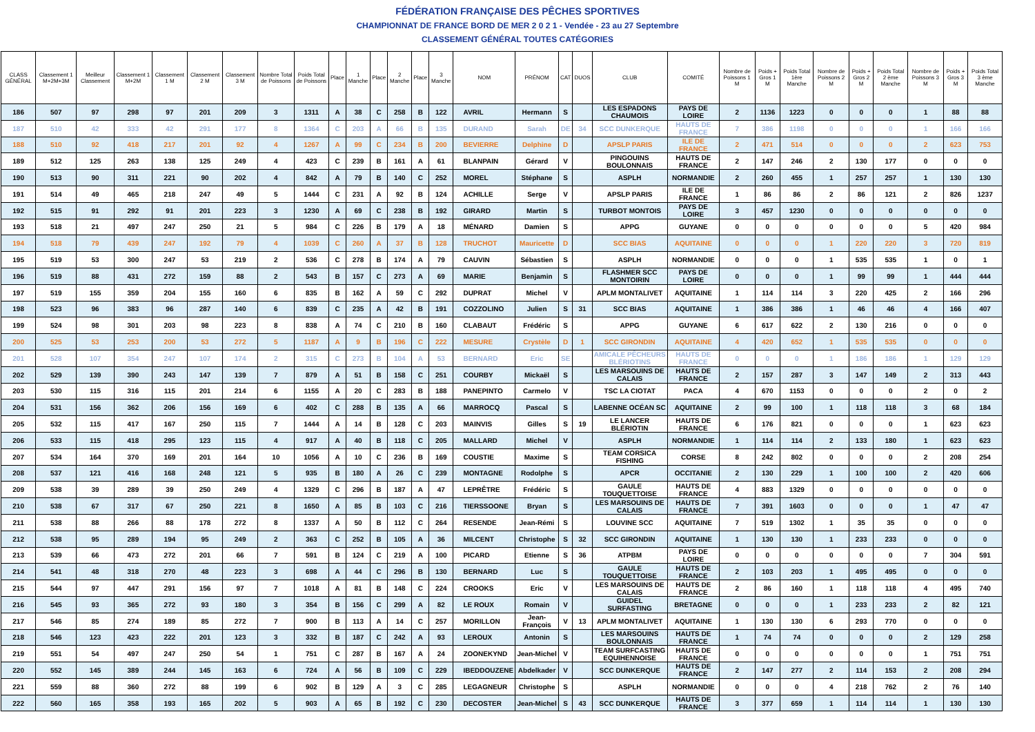FÉDÉRATION FRANÇAISE DES PÊCHES SPORTIVES
CHAMPIONNAT DE FRANCE BORD DE MER 2 0 2 1 - Vendée - 23 au 27 Septembre
CLASSEMENT GÉNÉRAL TOUTES CATÉGORIES
| CLASS GÉNÉRAL | Classement 1 M+2M+3M | Meilleur Classement | Classement 1 M+2M | Classement 1 M | Classement 2 M | Classement 3 M | Nombre Total de Poissons | Poids Total de Poissons | Place | 1 Manche | Place | 2 Manche | Place | 3 Manche | NOM | PRÉNOM | CAT | DUOS | CLUB | COMITÉ | Nombre de Poissons 1 M | Poids + Gros 1 M | Poids Total 1ère Manche | Nombre de Poissons 2 M | Poids + Gros 2 M | Poids Total 2 ème Manche | Nombre de Poissons 3 M | Poids + Gros 3 M | Poids Total 3 ème Manche |
| --- | --- | --- | --- | --- | --- | --- | --- | --- | --- | --- | --- | --- | --- | --- | --- | --- | --- | --- | --- | --- | --- | --- | --- | --- | --- | --- | --- | --- | --- |
| 186 | 507 | 97 | 298 | 97 | 201 | 209 | 3 | 1311 | A | 38 | C | 258 | B | 122 | AVRIL | Hermann | S | | LES ESPADONS CHAUMOIS | PAYS DE LOIRE | 2 | 1136 | 1223 | 0 | 0 | 0 | 1 | 88 | 88 |
| 187 | 510 | 42 | 333 | 42 | 291 | 177 | 8 | 1364 | C | 203 | A | 66 | B | 135 | DURAND | Sarah | DE | 34 | SCC DUNKERQUE | HAUTS DE FRANCE | 7 | 386 | 1198 | 0 | 0 | 0 | 1 | 166 | 166 |
| 188 | 510 | 92 | 418 | 217 | 201 | 92 | 4 | 1267 | A | 99 | C | 234 | B | 200 | BEVIERRE | Delphine | D | | APSLP PARIS | ILE DE FRANCE | 2 | 471 | 514 | 0 | 0 | 0 | 2 | 623 | 753 |
| 189 | 512 | 125 | 263 | 138 | 125 | 249 | 4 | 423 | C | 239 | B | 161 | A | 61 | BLANPAIN | Gérard | V | | PINGOUINS BOULONNAIS | HAUTS DE FRANCE | 2 | 147 | 246 | 2 | 130 | 177 | 0 | 0 | 0 |
| 190 | 513 | 90 | 311 | 221 | 90 | 202 | 4 | 842 | A | 79 | B | 140 | C | 252 | MOREL | Stéphane | S | | ASPLH | NORMANDIE | 2 | 260 | 455 | 1 | 257 | 257 | 1 | 130 | 130 |
| 191 | 514 | 49 | 465 | 218 | 247 | 49 | 5 | 1444 | C | 231 | A | 92 | B | 124 | ACHILLE | Serge | V | | APSLP PARIS | ILE DE FRANCE | 1 | 86 | 86 | 2 | 86 | 121 | 2 | 826 | 1237 |
| 192 | 515 | 91 | 292 | 91 | 201 | 223 | 3 | 1230 | A | 69 | C | 238 | B | 192 | GIRARD | Martin | S | | TURBOT MONTOIS | PAYS DE LOIRE | 3 | 457 | 1230 | 0 | 0 | 0 | 0 | 0 | 0 |
| 193 | 518 | 21 | 497 | 247 | 250 | 21 | 5 | 984 | C | 226 | B | 179 | A | 18 | MÉNARD | Damien | S | | APPG | GUYANE | 0 | 0 | 0 | 0 | 0 | 0 | 5 | 420 | 984 |
| 194 | 518 | 79 | 439 | 247 | 192 | 79 | 4 | 1039 | C | 260 | A | 37 | B | 128 | TRUCHOT | Mauricette | D | | SCC BIAS | AQUITAINE | 0 | 0 | 0 | 1 | 220 | 220 | 3 | 720 | 819 |
| 195 | 519 | 53 | 300 | 247 | 53 | 219 | 2 | 536 | C | 278 | B | 174 | A | 79 | CAUVIN | Sébastien | S | | ASPLH | NORMANDIE | 0 | 0 | 0 | 1 | 535 | 535 | 1 | 0 | 1 |
| 196 | 519 | 88 | 431 | 272 | 159 | 88 | 2 | 543 | B | 157 | C | 273 | A | 69 | MARIE | Benjamin | S | | FLASHMER SCC MONTOIRIN | PAYS DE LOIRE | 0 | 0 | 0 | 1 | 99 | 99 | 1 | 444 | 444 |
| 197 | 519 | 155 | 359 | 204 | 155 | 160 | 6 | 835 | B | 162 | A | 59 | C | 292 | DUPRAT | Michel | V | | APLM MONTALIVET | AQUITAINE | 1 | 114 | 114 | 3 | 220 | 425 | 2 | 166 | 296 |
| 198 | 523 | 96 | 383 | 96 | 287 | 140 | 6 | 839 | C | 235 | A | 42 | B | 191 | COZZOLINO | Julien | S | 31 | SCC BIAS | AQUITAINE | 1 | 386 | 386 | 1 | 46 | 46 | 4 | 166 | 407 |
| 199 | 524 | 98 | 301 | 203 | 98 | 223 | 8 | 838 | A | 74 | C | 210 | B | 160 | CLABAUT | Frédéric | S | | APPG | GUYANE | 6 | 617 | 622 | 2 | 130 | 216 | 0 | 0 | 0 |
| 200 | 525 | 53 | 253 | 200 | 53 | 272 | 5 | 1187 | A | 9 | B | 196 | C | 222 | MESURE | Crystèle | D | 1 | SCC GIRONDIN | AQUITAINE | 4 | 420 | 652 | 1 | 535 | 535 | 0 | 0 | 0 |
| 201 | 528 | 107 | 354 | 247 | 107 | 174 | 2 | 315 | C | 273 | B | 104 | A | 53 | BERNARD | Eric | SE | | AMICALE PÊCHEURS BLÉRIOTINS | HAUTS DE FRANCE | 0 | 0 | 0 | 1 | 186 | 186 | 1 | 129 | 129 |
| 202 | 529 | 139 | 390 | 243 | 147 | 139 | 7 | 879 | A | 51 | B | 158 | C | 251 | COURBY | Mickaël | S | | LES MARSOUINS DE CALAIS | HAUTS DE FRANCE | 2 | 157 | 287 | 3 | 147 | 149 | 2 | 313 | 443 |
| 203 | 530 | 115 | 316 | 115 | 201 | 214 | 6 | 1155 | A | 20 | C | 283 | B | 188 | PANEPINTO | Carmelo | V | | TSC LA CIOTAT | PACA | 4 | 670 | 1153 | 0 | 0 | 0 | 2 | 0 | 2 |
| 204 | 531 | 156 | 362 | 206 | 156 | 169 | 6 | 402 | C | 288 | B | 135 | A | 66 | MARROCQ | Pascal | S | | LABENNE OCÉAN SC | AQUITAINE | 2 | 99 | 100 | 1 | 118 | 118 | 3 | 68 | 184 |
| 205 | 532 | 115 | 417 | 167 | 250 | 115 | 7 | 1444 | A | 14 | B | 128 | C | 203 | MAINVIS | Gilles | S | 19 | LE LANCER BLÉRIOTIN | HAUTS DE FRANCE | 6 | 176 | 821 | 0 | 0 | 0 | 1 | 623 | 623 |
| 206 | 533 | 115 | 418 | 295 | 123 | 115 | 4 | 917 | A | 40 | B | 118 | C | 205 | MALLARD | Michel | V | | ASPLH | NORMANDIE | 1 | 114 | 114 | 2 | 133 | 180 | 1 | 623 | 623 |
| 207 | 534 | 164 | 370 | 169 | 201 | 164 | 10 | 1056 | A | 10 | C | 236 | B | 169 | COUSTIE | Maxime | S | | TEAM CORSICA FISHING | CORSE | 8 | 242 | 802 | 0 | 0 | 0 | 2 | 208 | 254 |
| 208 | 537 | 121 | 416 | 168 | 248 | 121 | 5 | 935 | B | 180 | A | 26 | C | 239 | MONTAGNE | Rodolphe | S | | APCR | OCCITANIE | 2 | 130 | 229 | 1 | 100 | 100 | 2 | 420 | 606 |
| 209 | 538 | 39 | 289 | 39 | 250 | 249 | 4 | 1329 | C | 296 | B | 187 | A | 47 | LEPRÊTRE | Frédéric | S | | GAULE TOUQUETTOISE | HAUTS DE FRANCE | 4 | 883 | 1329 | 0 | 0 | 0 | 0 | 0 | 0 |
| 210 | 538 | 67 | 317 | 67 | 250 | 221 | 8 | 1650 | A | 85 | B | 103 | C | 216 | TIERSSOONE | Bryan | S | | LES MARSOUINS DE CALAIS | HAUTS DE FRANCE | 7 | 391 | 1603 | 0 | 0 | 0 | 1 | 47 | 47 |
| 211 | 538 | 88 | 266 | 88 | 178 | 272 | 8 | 1337 | A | 50 | B | 112 | C | 264 | RESENDE | Jean-Rémi | S | | LOUVINE SCC | AQUITAINE | 7 | 519 | 1302 | 1 | 35 | 35 | 0 | 0 | 0 |
| 212 | 538 | 95 | 289 | 194 | 95 | 249 | 2 | 363 | C | 252 | B | 105 | A | 36 | MILCENT | Christophe | S | 32 | SCC GIRONDIN | AQUITAINE | 1 | 130 | 130 | 1 | 233 | 233 | 0 | 0 | 0 |
| 213 | 539 | 66 | 473 | 272 | 201 | 66 | 7 | 591 | B | 124 | C | 219 | A | 100 | PICARD | Etienne | S | 36 | ATPBM | PAYS DE LOIRE | 0 | 0 | 0 | 0 | 0 | 0 | 7 | 304 | 591 |
| 214 | 541 | 48 | 318 | 270 | 48 | 223 | 3 | 698 | A | 44 | C | 296 | B | 130 | BERNARD | Luc | S | | GAULE TOUQUETTOISE | HAUTS DE FRANCE | 2 | 103 | 203 | 1 | 495 | 495 | 0 | 0 | 0 |
| 215 | 544 | 97 | 447 | 291 | 156 | 97 | 7 | 1018 | A | 81 | B | 148 | C | 224 | CROOKS | Eric | V | | LES MARSOUINS DE CALAIS | HAUTS DE FRANCE | 2 | 86 | 160 | 1 | 118 | 118 | 4 | 495 | 740 |
| 216 | 545 | 93 | 365 | 272 | 93 | 180 | 3 | 354 | B | 156 | C | 299 | A | 82 | LE ROUX | Romain | V | | GUIDEL SURFASTING | BRETAGNE | 0 | 0 | 0 | 1 | 233 | 233 | 2 | 82 | 121 |
| 217 | 546 | 85 | 274 | 189 | 85 | 272 | 7 | 900 | B | 113 | A | 14 | C | 257 | MORILLON | Jean-François | V | 13 | APLM MONTALIVET | AQUITAINE | 1 | 130 | 130 | 6 | 293 | 770 | 0 | 0 | 0 |
| 218 | 546 | 123 | 423 | 222 | 201 | 123 | 3 | 332 | B | 187 | C | 242 | A | 93 | LEROUX | Antonin | S | | LES MARSOUINS BOULONNAIS | HAUTS DE FRANCE | 1 | 74 | 74 | 0 | 0 | 0 | 2 | 129 | 258 |
| 219 | 551 | 54 | 497 | 247 | 250 | 54 | 1 | 751 | C | 287 | B | 167 | A | 24 | ZOONEKYND | Jean-Michel | V | | TEAM SURFCASTING EQUIHENNOISE | HAUTS DE FRANCE | 0 | 0 | 0 | 0 | 0 | 0 | 1 | 751 | 751 |
| 220 | 552 | 145 | 389 | 244 | 145 | 163 | 6 | 724 | A | 56 | B | 109 | C | 229 | IBEDDOUZENE | Abdelkader | V | | SCC DUNKERQUE | HAUTS DE FRANCE | 2 | 147 | 277 | 2 | 114 | 153 | 2 | 208 | 294 |
| 221 | 559 | 88 | 360 | 272 | 88 | 199 | 6 | 902 | B | 129 | A | 3 | C | 285 | LEGAGNEUR | Christophe | S | | ASPLH | NORMANDIE | 0 | 0 | 0 | 4 | 218 | 762 | 2 | 76 | 140 |
| 222 | 560 | 165 | 358 | 193 | 165 | 202 | 5 | 903 | A | 65 | B | 192 | C | 230 | DECOSTER | Jean-Michel | S | 43 | SCC DUNKERQUE | HAUTS DE FRANCE | 3 | 377 | 659 | 1 | 114 | 114 | 1 | 130 | 130 |